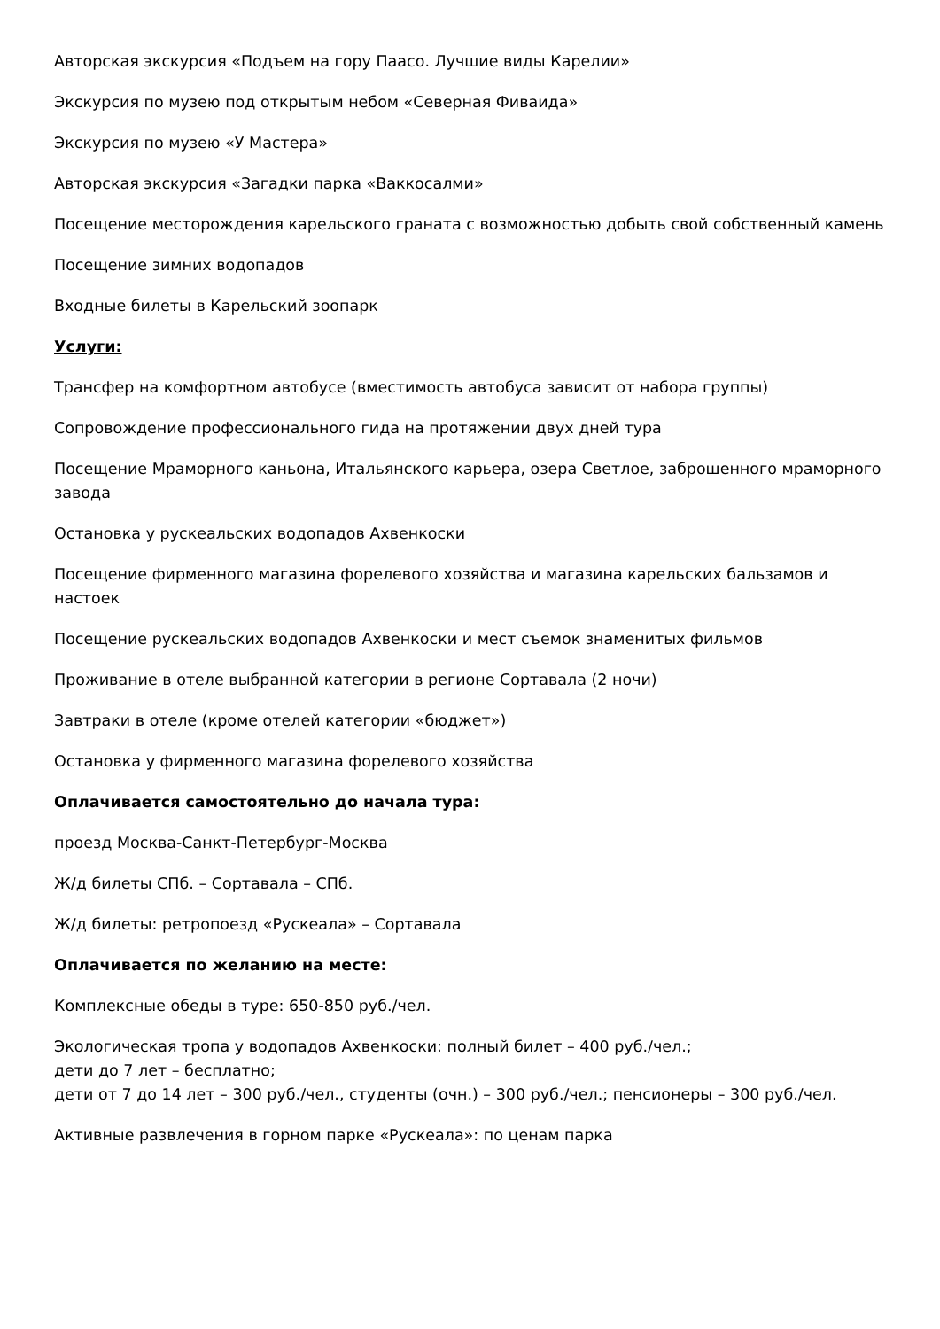Авторская экскурсия «Подъем на гору Паасо. Лучшие виды Карелии»
Экскурсия по музею под открытым небом «Северная Фиваида»
Экскурсия по музею «У Мастера»
Авторская экскурсия «Загадки парка «Ваккосалми»
Посещение месторождения карельского граната с возможностью добыть свой собственный камень
Посещение зимних водопадов
Входные билеты в Карельский зоопарк
Услуги:
Трансфер на комфортном автобусе (вместимость автобуса зависит от набора группы)
Сопровождение профессионального гида на протяжении двух дней тура
Посещение Мраморного каньона, Итальянского карьера, озера Светлое, заброшенного мраморного завода
Остановка у рускеальских водопадов Ахвенкоски
Посещение фирменного магазина форелевого хозяйства и магазина карельских бальзамов и настоек
Посещение рускеальских водопадов Ахвенкоски и мест съемок знаменитых фильмов
Проживание в отеле выбранной категории в регионе Сортавала (2 ночи)
Завтраки в отеле (кроме отелей категории «бюджет»)
Остановка у фирменного магазина форелевого хозяйства
Оплачивается самостоятельно до начала тура:
проезд Москва-Санкт-Петербург-Москва
Ж/д билеты СПб. – Сортавала – СПб.
Ж/д билеты: ретропоезд «Рускеала» – Сортавала
Оплачивается по желанию на месте:
Комплексные обеды в туре: 650-850 руб./чел.
Экологическая тропа у водопадов Ахвенкоски: полный билет – 400 руб./чел.;
дети до 7 лет – бесплатно;
дети от 7 до 14 лет – 300 руб./чел., студенты (очн.) – 300 руб./чел.; пенсионеры – 300 руб./чел.
Активные развлечения в горном парке «Рускеала»: по ценам парка